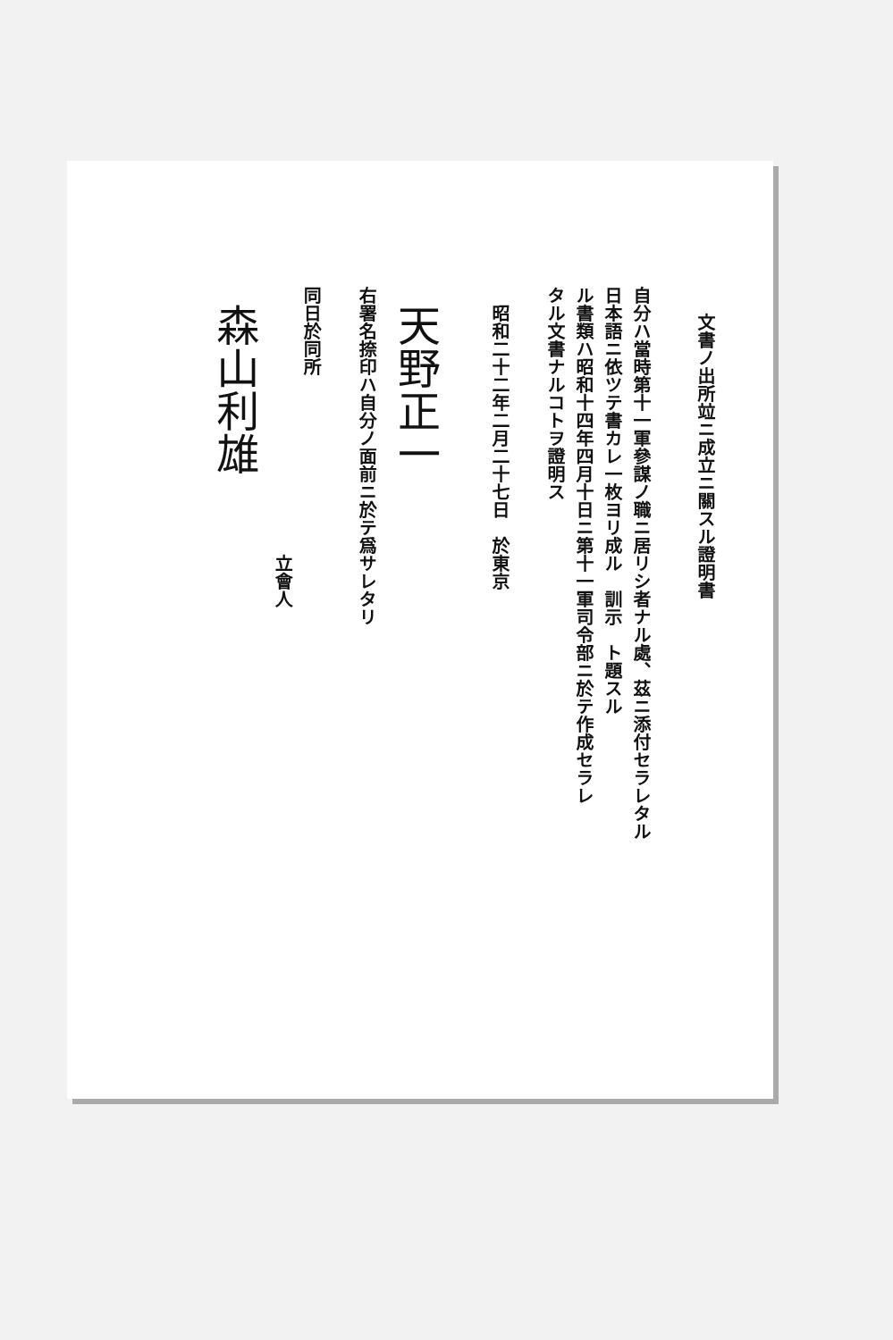文書ノ出所竝ニ成立ニ關スル證明書
自分ハ當時第十一軍參謀ノ職ニ居リシ者ナル處、茲ニ添付セラレタル
日本語ニ依ツテ書カレ一枚ヨリ成ル　訓示　ト題スル
ル書類ハ昭和十四年四月十日ニ第十一軍司令部ニ於テ作成セラレ
タル文書ナルコトヲ證明ス
昭和二十二年二月二十七日　於東京
天野正一
右署名捺印ハ自分ノ面前ニ於テ爲サレタリ
同日於同所
立會人
森山利雄